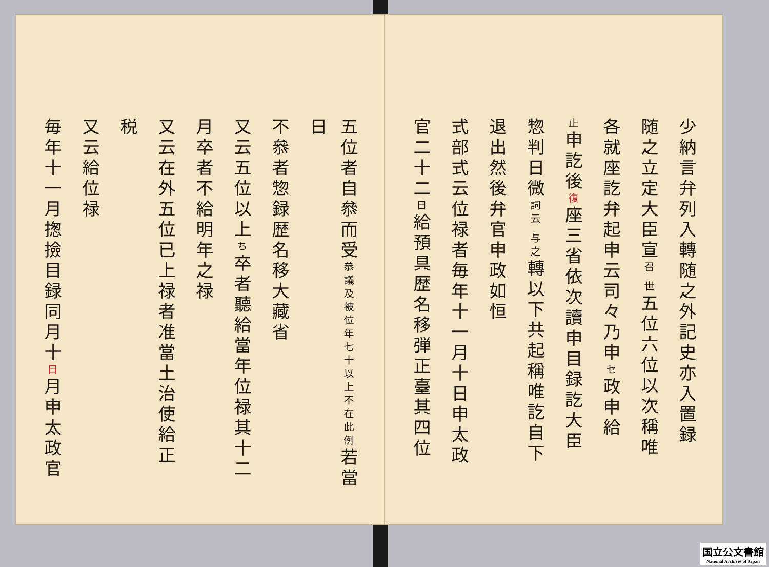少納言弁列入轉随之外記史亦入置録
随之立定大臣宣召 世五位六位以次稱唯
各就座訖弁起申云司々乃申セ政申給
止申訖後復座三省依次讀申目録訖大臣
惣判日微詞云 与之轉以下共起稱唯訖自下
退出然後弁官申政如恒
式部式云位禄者毎年十一月十日申太政
官二十二日給預具歴名移弾正臺其四位
五位者自叅而受叅議及被位年七十以上不在此例若當日
不叅者惣録歴名移大藏省
又云五位以上ち卒者聽給當年位禄其十二
月卒者不給明年之禄
又云在外五位已上禄者准當土治使給正
税
又云給位禄
毎年十一月揔撿目録同月十日月申太政官
国立公文書館
National Archives of Japan